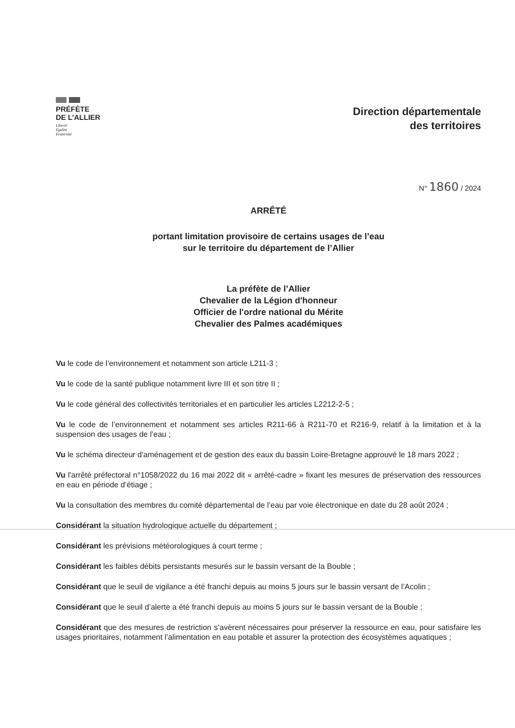PRÉFÈTE
DE L’ALLIER
Liberté
Égalité
Fraternité
Direction départementale
des territoires
N° 1860 / 2024
ARRÊTÉ
portant limitation provisoire de certains usages de l’eau
sur le territoire du département de l’Allier
La préfète de l’Allier
Chevalier de la Légion d'honneur
Officier de l'ordre national du Mérite
Chevalier des Palmes académiques
Vu le code de l’environnement et notamment son article L211-3 ;
Vu le code de la santé publique notamment livre III et son titre II ;
Vu le code général des collectivités territoriales et en particulier les articles L2212-2-5 ;
Vu le code de l’environnement et notamment ses articles R211-66 à R211-70 et R216-9, relatif à la limitation et à la suspension des usages de l’eau ;
Vu le schéma directeur d'aménagement et de gestion des eaux du bassin Loire-Bretagne approuvé le 18 mars 2022 ;
Vu l'arrêté préfectoral n°1058/2022 du 16 mai 2022 dit « arrêté-cadre » fixant les mesures de préservation des ressources en eau en période d’étiage ;
Vu la consultation des membres du comité départemental de l’eau par voie électronique en date du 28 août 2024 ;
Considérant la situation hydrologique actuelle du département ;
Considérant les prévisions météorologiques à court terme ;
Considérant les faibles débits persistants mesurés sur le bassin versant de la Bouble ;
Considérant que le seuil de vigilance a été franchi depuis au moins 5 jours sur le bassin versant de l’Acolin ;
Considérant que le seuil d’alerte a été franchi depuis au moins 5 jours sur le bassin versant de la Bouble ;
Considérant que des mesures de restriction s’avèrent nécessaires pour préserver la ressource en eau, pour satisfaire les usages prioritaires, notamment l’alimentation en eau potable et assurer la protection des écosystèmes aquatiques ;